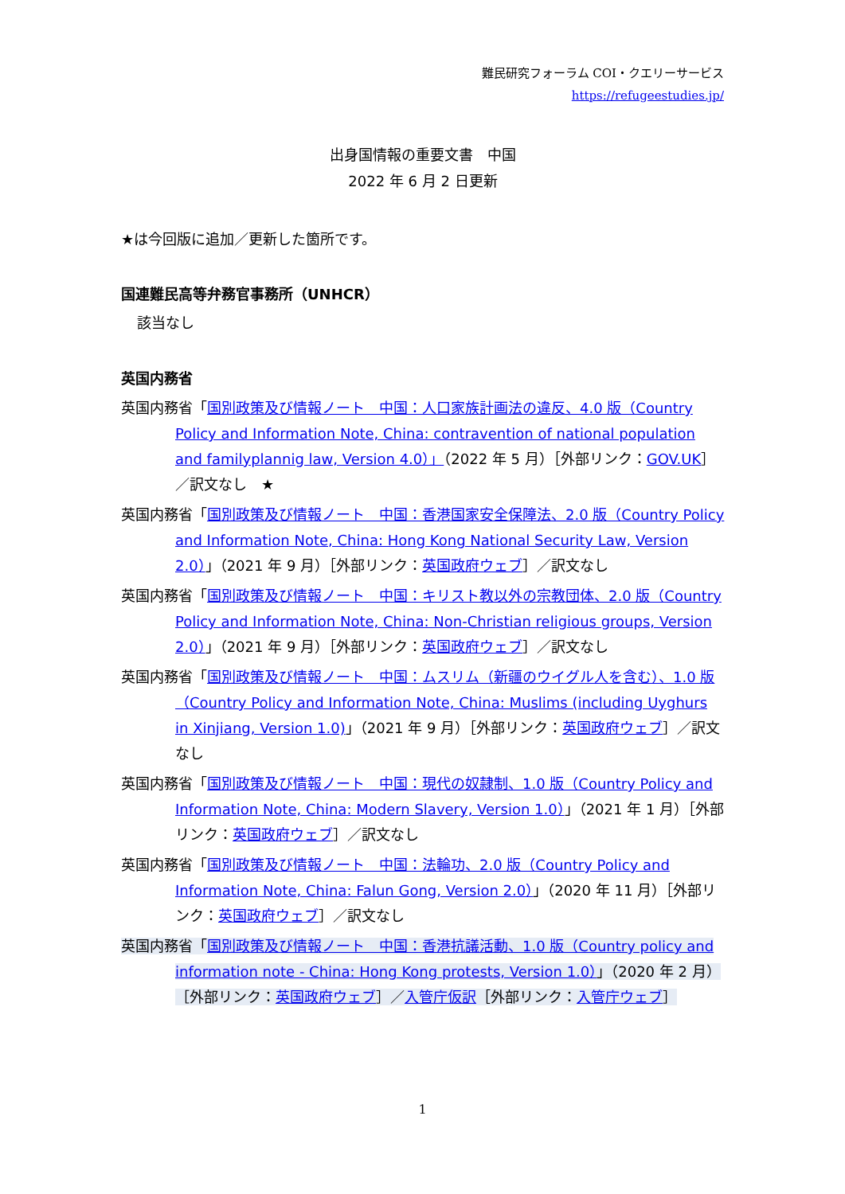難民研究フォーラム COI・クエリーサービス
https://refugeestudies.jp/
出身国情報の重要文書　中国
2022 年 6 月 2 日更新
★は今回版に追加／更新した箇所です。
国連難民高等弁務官事務所（UNHCR）
該当なし
英国内務省
英国内務省「国別政策及び情報ノート　中国：人口家族計画法の違反、4.0 版（Country Policy and Information Note, China: contravention of national population and familyplannig law, Version 4.0）」（2022 年 5 月）［外部リンク：GOV.UK］／訳文なし　★
英国内務省「国別政策及び情報ノート　中国：香港国家安全保障法、2.0 版（Country Policy and Information Note, China: Hong Kong National Security Law, Version 2.0）」（2021 年 9 月）［外部リンク：英国政府ウェブ］／訳文なし
英国内務省「国別政策及び情報ノート　中国：キリスト教以外の宗教団体、2.0 版（Country Policy and Information Note, China: Non-Christian religious groups, Version 2.0）」（2021 年 9 月）［外部リンク：英国政府ウェブ］／訳文なし
英国内務省「国別政策及び情報ノート　中国：ムスリム（新疆のウイグル人を含む）、1.0 版（Country Policy and Information Note, China: Muslims (including Uyghurs in Xinjiang, Version 1.0)」（2021 年 9 月）［外部リンク：英国政府ウェブ］／訳文なし
英国内務省「国別政策及び情報ノート　中国：現代の奴隷制、1.0 版（Country Policy and Information Note, China: Modern Slavery, Version 1.0）」（2021 年 1 月）［外部リンク：英国政府ウェブ］／訳文なし
英国内務省「国別政策及び情報ノート　中国：法輪功、2.0 版（Country Policy and Information Note, China: Falun Gong, Version 2.0）」（2020 年 11 月）［外部リンク：英国政府ウェブ］／訳文なし
英国内務省「国別政策及び情報ノート　中国：香港抗議活動、1.0 版（Country policy and information note - China: Hong Kong protests, Version 1.0）」（2020 年 2 月）［外部リンク：英国政府ウェブ］／入管庁仮訳［外部リンク：入管庁ウェブ］
1